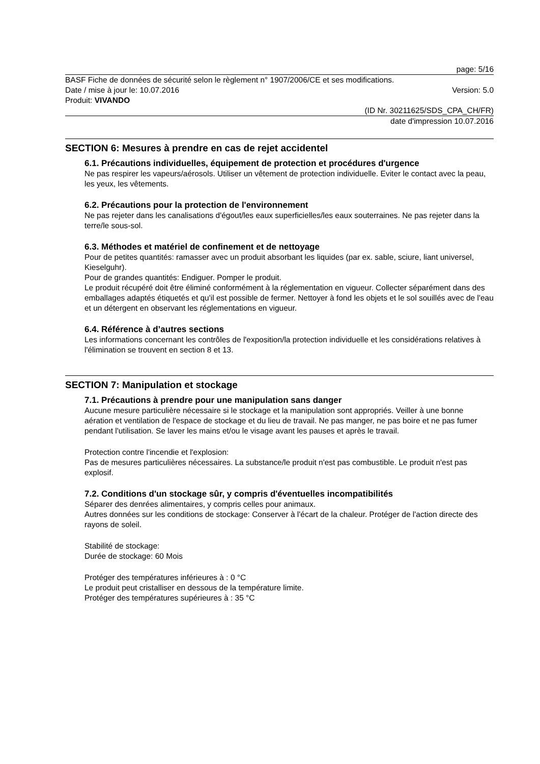page: 5/16
BASF Fiche de données de sécurité selon le règlement n° 1907/2006/CE et ses modifications.
Date / mise à jour le: 10.07.2016 Version: 5.0
Produit: VIVANDO
(ID Nr. 30211625/SDS_CPA_CH/FR)
date d'impression 10.07.2016
SECTION 6: Mesures à prendre en cas de rejet accidentel
6.1. Précautions individuelles, équipement de protection et procédures d'urgence
Ne pas respirer les vapeurs/aérosols. Utiliser un vêtement de protection individuelle. Eviter le contact avec la peau, les yeux, les vêtements.
6.2. Précautions pour la protection de l'environnement
Ne pas rejeter dans les canalisations d'égout/les eaux superficielles/les eaux souterraines. Ne pas rejeter dans la terre/le sous-sol.
6.3. Méthodes et matériel de confinement et de nettoyage
Pour de petites quantités: ramasser avec un produit absorbant les liquides (par ex. sable, sciure, liant universel, Kieselguhr).
Pour de grandes quantités: Endiguer. Pomper le produit.
Le produit récupéré doit être éliminé conformément à la réglementation en vigueur. Collecter séparément dans des emballages adaptés étiquetés et qu'il est possible de fermer. Nettoyer à fond les objets et le sol souillés avec de l'eau et un détergent en observant les réglementations en vigueur.
6.4. Référence à d’autres sections
Les informations concernant les contrôles de l'exposition/la protection individuelle et les considérations relatives à l'élimination se trouvent en section 8 et 13.
SECTION 7: Manipulation et stockage
7.1. Précautions à prendre pour une manipulation sans danger
Aucune mesure particulière nécessaire si le stockage et la manipulation sont appropriés. Veiller à une bonne aération et ventilation de l'espace de stockage et du lieu de travail. Ne pas manger, ne pas boire et ne pas fumer pendant l'utilisation. Se laver les mains et/ou le visage avant les pauses et après le travail.
Protection contre l'incendie et l'explosion:
Pas de mesures particulières nécessaires. La substance/le produit n'est pas combustible. Le produit n'est pas explosif.
7.2. Conditions d'un stockage sûr, y compris d'éventuelles incompatibilités
Séparer des denrées alimentaires, y compris celles pour animaux.
Autres données sur les conditions de stockage: Conserver à l'écart de la chaleur. Protéger de l'action directe des rayons de soleil.
Stabilité de stockage:
Durée de stockage: 60 Mois
Protéger des températures inférieures à : 0 °C
Le produit peut cristalliser en dessous de la température limite.
Protéger des températures supérieures à : 35 °C